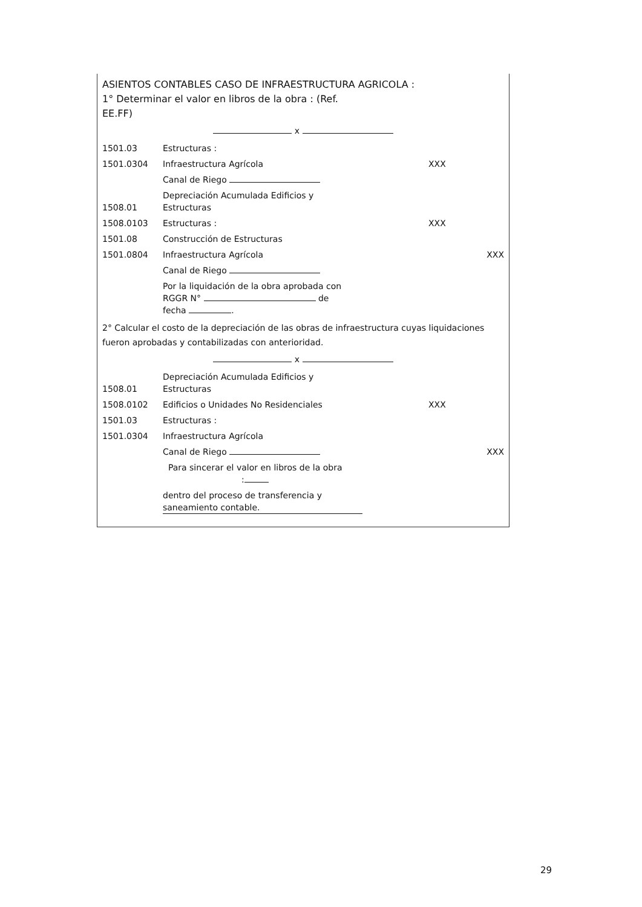ASIENTOS CONTABLES CASO DE INFRAESTRUCTURA AGRICOLA :
1° Determinar el valor en libros de la obra : (Ref.
EE.FF)
x
| 1501.03 | Estructuras : | | |
| 1501.0304 | Infraestructura Agrícola | XXX | |
| | Canal de Riego | | |
| 1508.01 | Depreciación Acumulada Edificios y Estructuras | | |
| 1508.0103 | Estructuras : | XXX | |
| 1501.08 | Construcción de Estructuras | | |
| 1501.0804 | Infraestructura Agrícola | | XXX |
| | Canal de Riego | | |
| | Por la liquidación de la obra aprobada con RGGR N° de fecha . | | |
2° Calcular el costo de la depreciación de las obras de infraestructura cuyas liquidaciones fueron aprobadas y contabilizadas con anterioridad.
x
| 1508.01 | Depreciación Acumulada Edificios y Estructuras | | |
| 1508.0102 | Edificios o Unidades No Residenciales | XXX | |
| 1501.03 | Estructuras : | | |
| 1501.0304 | Infraestructura Agrícola | | |
| | Canal de Riego | | XXX |
| | Para sincerar el valor en libros de la obra : | | |
| | dentro del proceso de transferencia y saneamiento contable. | | |
29